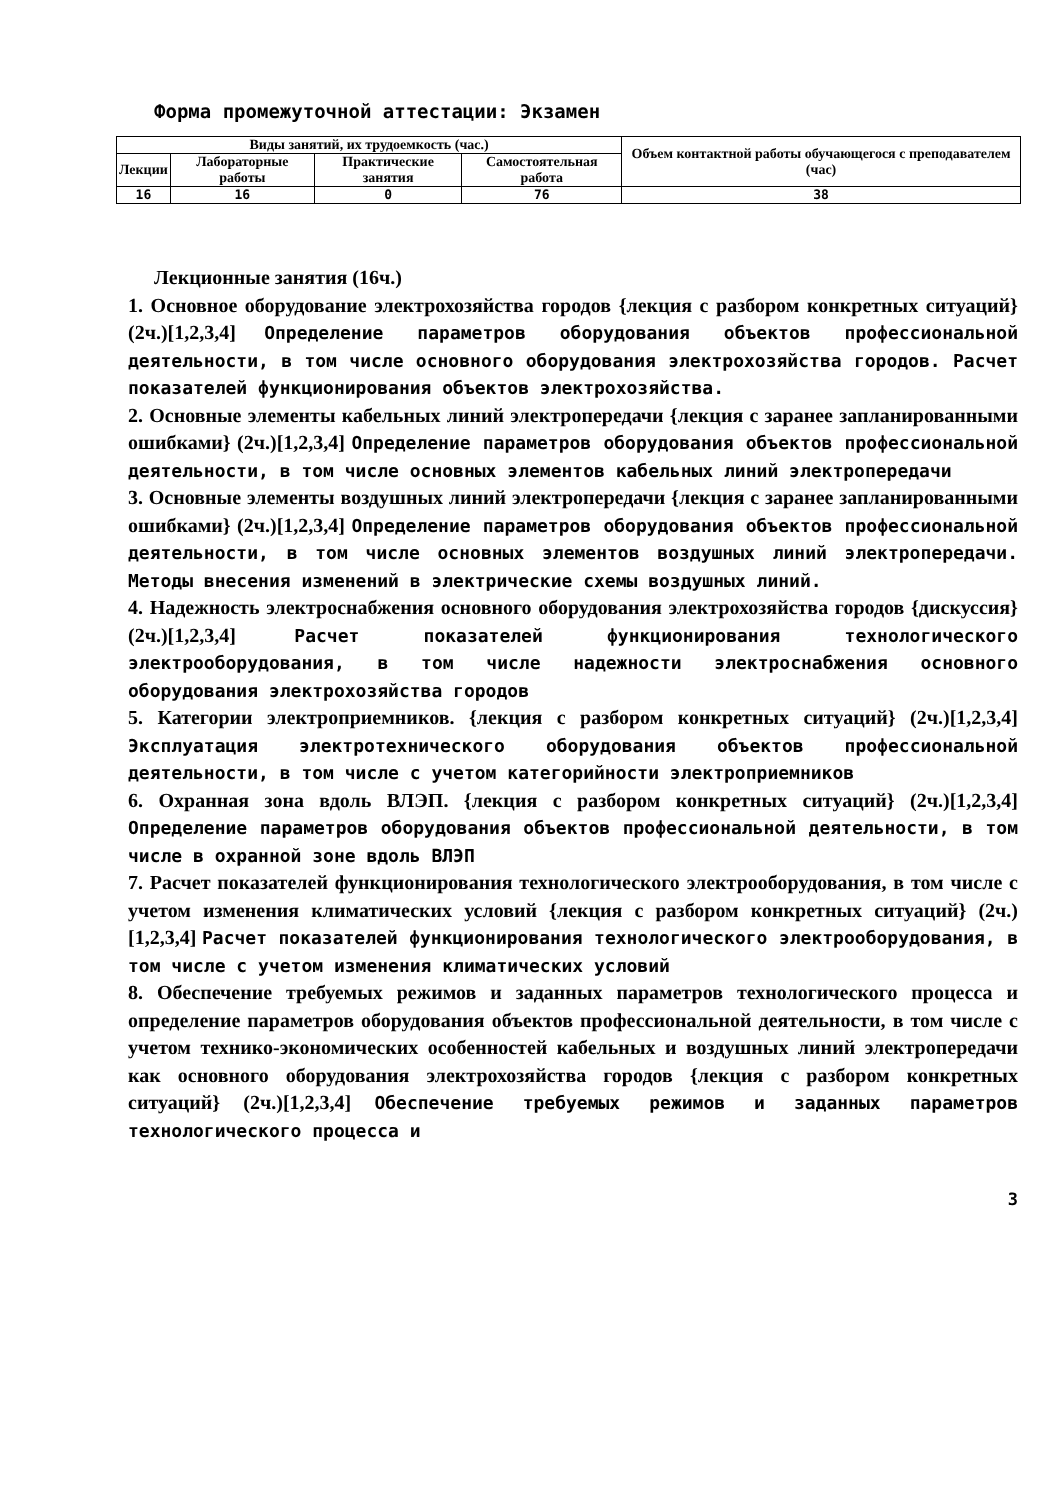Форма промежуточной аттестации: Экзамен
| Виды занятий, их трудоемкость (час.) | | | | Объем контактной работы обучающегося с преподавателем (час) |
| --- | --- | --- | --- | --- |
| Лекции | Лабораторные работы | Практические занятия | Самостоятельная работа | |
| 16 | 16 | 0 | 76 | 38 |
Лекционные занятия (16ч.)
1. Основное оборудование электрохозяйства городов {лекция с разбором конкретных ситуаций} (2ч.)[1,2,3,4] Определение параметров оборудования объектов профессиональной деятельности, в том числе основного оборудования электрохозяйства городов. Расчет показателей функционирования объектов электрохозяйства.
2. Основные элементы кабельных линий электропередачи {лекция с заранее запланированными ошибками} (2ч.)[1,2,3,4] Определение параметров оборудования объектов профессиональной деятельности, в том числе основных элементов кабельных линий электропередачи
3. Основные элементы воздушных линий электропередачи {лекция с заранее запланированными ошибками} (2ч.)[1,2,3,4] Определение параметров оборудования объектов профессиональной деятельности, в том числе основных элементов воздушных линий электропередачи. Методы внесения изменений в электрические схемы воздушных линий.
4. Надежность электроснабжения основного оборудования электрохозяйства городов {дискуссия} (2ч.)[1,2,3,4] Расчет показателей функционирования технологического электрооборудования, в том числе надежности электроснабжения основного оборудования электрохозяйства городов
5. Категории электроприемников. {лекция с разбором конкретных ситуаций} (2ч.)[1,2,3,4] Эксплуатация электротехнического оборудования объектов профессиональной деятельности, в том числе с учетом категорийности электроприемников
6. Охранная зона вдоль ВЛЭП. {лекция с разбором конкретных ситуаций} (2ч.)[1,2,3,4] Определение параметров оборудования объектов профессиональной деятельности, в том числе в охранной зоне вдоль ВЛЭП
7. Расчет показателей функционирования технологического электрооборудования, в том числе с учетом изменения климатических условий {лекция с разбором конкретных ситуаций} (2ч.)[1,2,3,4] Расчет показателей функционирования технологического электрооборудования, в том числе с учетом изменения климатических условий
8. Обеспечение требуемых режимов и заданных параметров технологического процесса и определение параметров оборудования объектов профессиональной деятельности, в том числе с учетом технико-экономических особенностей кабельных и воздушных линий электропередачи как основного оборудования электрохозяйства городов {лекция с разбором конкретных ситуаций} (2ч.)[1,2,3,4] Обеспечение требуемых режимов и заданных параметров технологического процесса и
3